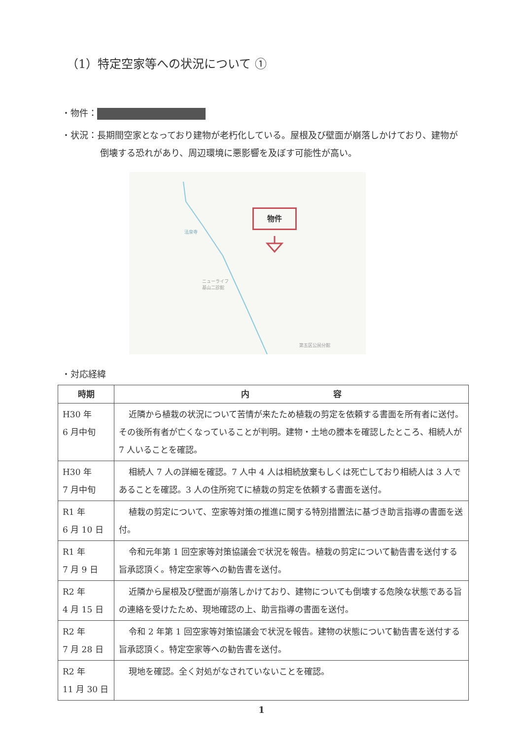（1）特定空家等への状況について ①
・物件：
・状況：長期間空家となっており建物が老朽化している。屋根及び壁面が崩落しかけており、建物が倒壊する恐れがあり、周辺環境に悪影響を及ぼす可能性が高い。
物件
法泉寺
ニューライフ
基山二診館
第五区公民分館
・対応経緯
| 時期 | 内 容 |
| --- | --- |
| H30 年 6 月中旬 | 近隣から植栽の状況について苦情が来たため植栽の剪定を依頼する書面を所有者に送付。その後所有者が亡くなっていることが判明。建物・土地の謄本を確認したところ、相続人が 7 人いることを確認。 |
| H30 年 7 月中旬 | 相続人 7 人の詳細を確認。7 人中 4 人は相続放棄もしくは死亡しており相続人は 3 人であることを確認。3 人の住所宛てに植栽の剪定を依頼する書面を送付。 |
| R1 年 6 月 10 日 | 植栽の剪定について、空家等対策の推進に関する特別措置法に基づき助言指導の書面を送付。 |
| R1 年 7 月 9 日 | 令和元年第 1 回空家等対策協議会で状況を報告。植栽の剪定について勧告書を送付する旨承認頂く。特定空家等への勧告書を送付。 |
| R2 年 4 月 15 日 | 近隣から屋根及び壁面が崩落しかけており、建物についても倒壊する危険な状態である旨の連絡を受けたため、現地確認の上、助言指導の書面を送付。 |
| R2 年 7 月 28 日 | 令和 2 年第 1 回空家等対策協議会で状況を報告。建物の状態について勧告書を送付する旨承認頂く。特定空家等への勧告書を送付。 |
| R2 年 11 月 30 日 | 現地を確認。全く対処がなされていないことを確認。 |
1